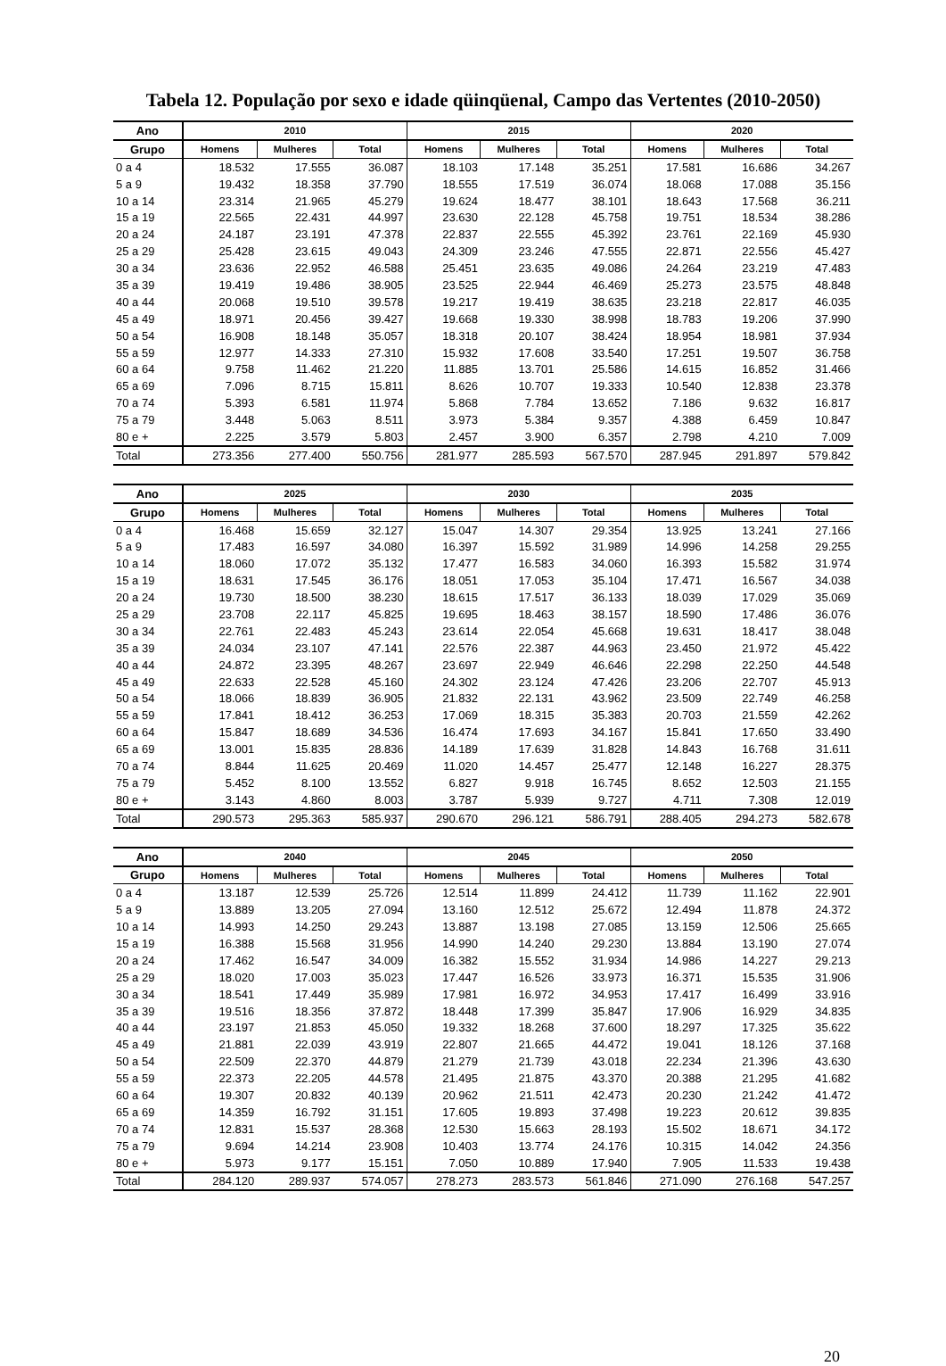Tabela 12. População por sexo e idade qüinqüenal, Campo das Vertentes (2010-2050)
| Ano | 2010 | | | 2015 | | | 2020 | | |
| --- | --- | --- | --- | --- | --- | --- | --- | --- | --- |
| Grupo | Homens | Mulheres | Total | Homens | Mulheres | Total | Homens | Mulheres | Total |
| 0 a 4 | 18.532 | 17.555 | 36.087 | 18.103 | 17.148 | 35.251 | 17.581 | 16.686 | 34.267 |
| 5 a 9 | 19.432 | 18.358 | 37.790 | 18.555 | 17.519 | 36.074 | 18.068 | 17.088 | 35.156 |
| 10 a 14 | 23.314 | 21.965 | 45.279 | 19.624 | 18.477 | 38.101 | 18.643 | 17.568 | 36.211 |
| 15 a 19 | 22.565 | 22.431 | 44.997 | 23.630 | 22.128 | 45.758 | 19.751 | 18.534 | 38.286 |
| 20 a 24 | 24.187 | 23.191 | 47.378 | 22.837 | 22.555 | 45.392 | 23.761 | 22.169 | 45.930 |
| 25 a 29 | 25.428 | 23.615 | 49.043 | 24.309 | 23.246 | 47.555 | 22.871 | 22.556 | 45.427 |
| 30 a 34 | 23.636 | 22.952 | 46.588 | 25.451 | 23.635 | 49.086 | 24.264 | 23.219 | 47.483 |
| 35 a 39 | 19.419 | 19.486 | 38.905 | 23.525 | 22.944 | 46.469 | 25.273 | 23.575 | 48.848 |
| 40 a 44 | 20.068 | 19.510 | 39.578 | 19.217 | 19.419 | 38.635 | 23.218 | 22.817 | 46.035 |
| 45 a 49 | 18.971 | 20.456 | 39.427 | 19.668 | 19.330 | 38.998 | 18.783 | 19.206 | 37.990 |
| 50 a 54 | 16.908 | 18.148 | 35.057 | 18.318 | 20.107 | 38.424 | 18.954 | 18.981 | 37.934 |
| 55 a 59 | 12.977 | 14.333 | 27.310 | 15.932 | 17.608 | 33.540 | 17.251 | 19.507 | 36.758 |
| 60 a 64 | 9.758 | 11.462 | 21.220 | 11.885 | 13.701 | 25.586 | 14.615 | 16.852 | 31.466 |
| 65 a 69 | 7.096 | 8.715 | 15.811 | 8.626 | 10.707 | 19.333 | 10.540 | 12.838 | 23.378 |
| 70 a 74 | 5.393 | 6.581 | 11.974 | 5.868 | 7.784 | 13.652 | 7.186 | 9.632 | 16.817 |
| 75 a 79 | 3.448 | 5.063 | 8.511 | 3.973 | 5.384 | 9.357 | 4.388 | 6.459 | 10.847 |
| 80 e + | 2.225 | 3.579 | 5.803 | 2.457 | 3.900 | 6.357 | 2.798 | 4.210 | 7.009 |
| Total | 273.356 | 277.400 | 550.756 | 281.977 | 285.593 | 567.570 | 287.945 | 291.897 | 579.842 |
| Ano | 2025 | | | 2030 | | | 2035 | | |
| --- | --- | --- | --- | --- | --- | --- | --- | --- | --- |
| Grupo | Homens | Mulheres | Total | Homens | Mulheres | Total | Homens | Mulheres | Total |
| 0 a 4 | 16.468 | 15.659 | 32.127 | 15.047 | 14.307 | 29.354 | 13.925 | 13.241 | 27.166 |
| 5 a 9 | 17.483 | 16.597 | 34.080 | 16.397 | 15.592 | 31.989 | 14.996 | 14.258 | 29.255 |
| 10 a 14 | 18.060 | 17.072 | 35.132 | 17.477 | 16.583 | 34.060 | 16.393 | 15.582 | 31.974 |
| 15 a 19 | 18.631 | 17.545 | 36.176 | 18.051 | 17.053 | 35.104 | 17.471 | 16.567 | 34.038 |
| 20 a 24 | 19.730 | 18.500 | 38.230 | 18.615 | 17.517 | 36.133 | 18.039 | 17.029 | 35.069 |
| 25 a 29 | 23.708 | 22.117 | 45.825 | 19.695 | 18.463 | 38.157 | 18.590 | 17.486 | 36.076 |
| 30 a 34 | 22.761 | 22.483 | 45.243 | 23.614 | 22.054 | 45.668 | 19.631 | 18.417 | 38.048 |
| 35 a 39 | 24.034 | 23.107 | 47.141 | 22.576 | 22.387 | 44.963 | 23.450 | 21.972 | 45.422 |
| 40 a 44 | 24.872 | 23.395 | 48.267 | 23.697 | 22.949 | 46.646 | 22.298 | 22.250 | 44.548 |
| 45 a 49 | 22.633 | 22.528 | 45.160 | 24.302 | 23.124 | 47.426 | 23.206 | 22.707 | 45.913 |
| 50 a 54 | 18.066 | 18.839 | 36.905 | 21.832 | 22.131 | 43.962 | 23.509 | 22.749 | 46.258 |
| 55 a 59 | 17.841 | 18.412 | 36.253 | 17.069 | 18.315 | 35.383 | 20.703 | 21.559 | 42.262 |
| 60 a 64 | 15.847 | 18.689 | 34.536 | 16.474 | 17.693 | 34.167 | 15.841 | 17.650 | 33.490 |
| 65 a 69 | 13.001 | 15.835 | 28.836 | 14.189 | 17.639 | 31.828 | 14.843 | 16.768 | 31.611 |
| 70 a 74 | 8.844 | 11.625 | 20.469 | 11.020 | 14.457 | 25.477 | 12.148 | 16.227 | 28.375 |
| 75 a 79 | 5.452 | 8.100 | 13.552 | 6.827 | 9.918 | 16.745 | 8.652 | 12.503 | 21.155 |
| 80 e + | 3.143 | 4.860 | 8.003 | 3.787 | 5.939 | 9.727 | 4.711 | 7.308 | 12.019 |
| Total | 290.573 | 295.363 | 585.937 | 290.670 | 296.121 | 586.791 | 288.405 | 294.273 | 582.678 |
| Ano | 2040 | | | 2045 | | | 2050 | | |
| --- | --- | --- | --- | --- | --- | --- | --- | --- | --- |
| Grupo | Homens | Mulheres | Total | Homens | Mulheres | Total | Homens | Mulheres | Total |
| 0 a 4 | 13.187 | 12.539 | 25.726 | 12.514 | 11.899 | 24.412 | 11.739 | 11.162 | 22.901 |
| 5 a 9 | 13.889 | 13.205 | 27.094 | 13.160 | 12.512 | 25.672 | 12.494 | 11.878 | 24.372 |
| 10 a 14 | 14.993 | 14.250 | 29.243 | 13.887 | 13.198 | 27.085 | 13.159 | 12.506 | 25.665 |
| 15 a 19 | 16.388 | 15.568 | 31.956 | 14.990 | 14.240 | 29.230 | 13.884 | 13.190 | 27.074 |
| 20 a 24 | 17.462 | 16.547 | 34.009 | 16.382 | 15.552 | 31.934 | 14.986 | 14.227 | 29.213 |
| 25 a 29 | 18.020 | 17.003 | 35.023 | 17.447 | 16.526 | 33.973 | 16.371 | 15.535 | 31.906 |
| 30 a 34 | 18.541 | 17.449 | 35.989 | 17.981 | 16.972 | 34.953 | 17.417 | 16.499 | 33.916 |
| 35 a 39 | 19.516 | 18.356 | 37.872 | 18.448 | 17.399 | 35.847 | 17.906 | 16.929 | 34.835 |
| 40 a 44 | 23.197 | 21.853 | 45.050 | 19.332 | 18.268 | 37.600 | 18.297 | 17.325 | 35.622 |
| 45 a 49 | 21.881 | 22.039 | 43.919 | 22.807 | 21.665 | 44.472 | 19.041 | 18.126 | 37.168 |
| 50 a 54 | 22.509 | 22.370 | 44.879 | 21.279 | 21.739 | 43.018 | 22.234 | 21.396 | 43.630 |
| 55 a 59 | 22.373 | 22.205 | 44.578 | 21.495 | 21.875 | 43.370 | 20.388 | 21.295 | 41.682 |
| 60 a 64 | 19.307 | 20.832 | 40.139 | 20.962 | 21.511 | 42.473 | 20.230 | 21.242 | 41.472 |
| 65 a 69 | 14.359 | 16.792 | 31.151 | 17.605 | 19.893 | 37.498 | 19.223 | 20.612 | 39.835 |
| 70 a 74 | 12.831 | 15.537 | 28.368 | 12.530 | 15.663 | 28.193 | 15.502 | 18.671 | 34.172 |
| 75 a 79 | 9.694 | 14.214 | 23.908 | 10.403 | 13.774 | 24.176 | 10.315 | 14.042 | 24.356 |
| 80 e + | 5.973 | 9.177 | 15.151 | 7.050 | 10.889 | 17.940 | 7.905 | 11.533 | 19.438 |
| Total | 284.120 | 289.937 | 574.057 | 278.273 | 283.573 | 561.846 | 271.090 | 276.168 | 547.257 |
20